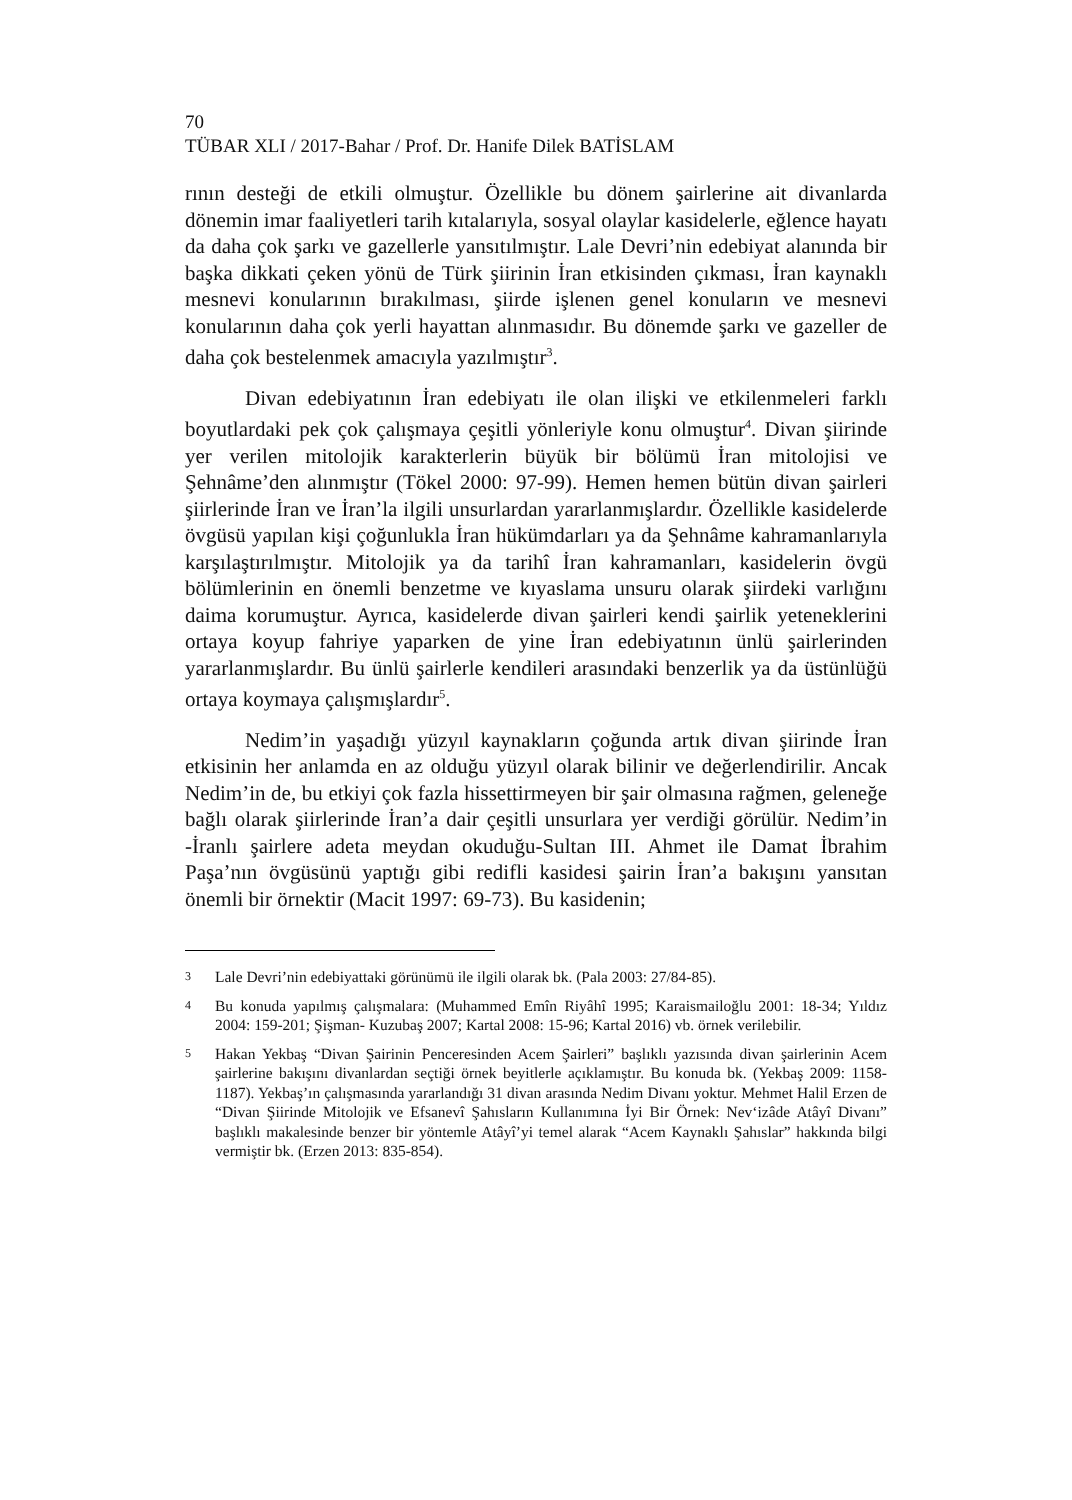70
TÜBAR XLI / 2017-Bahar / Prof. Dr. Hanife Dilek BATİSLAM
rının desteği de etkili olmuştur. Özellikle bu dönem şairlerine ait divanlarda dönemin imar faaliyetleri tarih kıtalarıyla, sosyal olaylar kasidelerle, eğlence hayatı da daha çok şarkı ve gazellerle yansıtılmıştır. Lale Devri’nin edebiyat alanında bir başka dikkati çeken yönü de Türk şiirinin İran etkisinden çıkması, İran kaynaklı mesnevi konularının bırakılması, şiirde işlenen genel konuların ve mesnevi konularının daha çok yerli hayattan alınmasıdır. Bu dönemde şarkı ve gazeller de daha çok bestelenmek amacıyla yazılmıştır<sup>3</sup>.
Divan edebiyatının İran edebiyatı ile olan ilişki ve etkilenmeleri farklı boyutlardaki pek çok çalışmaya çeşitli yönleriyle konu olmuştur<sup>4</sup>. Divan şiirinde yer verilen mitolojik karakterlerin büyük bir bölümü İran mitolojisi ve Şehnâme’den alınmıştır (Tökel 2000: 97-99). Hemen hemen bütün divan şairleri şiirlerinde İran ve İran’la ilgili unsurlardan yararlanmışlardır. Özellikle kasidelerde övgüsü yapılan kişi çoğunlukla İran hükümdarları ya da Şehnâme kahramanlarıyla karşılaştırılmıştır. Mitolojik ya da tarihî İran kahramanları, kasidelerin övgü bölümlerinin en önemli benzetme ve kıyaslama unsuru olarak şiirdeki varlığını daima korumuştur. Ayrıca, kasidelerde divan şairleri kendi şairlik yeteneklerini ortaya koyup fahriye yaparken de yine İran edebiyatının ünlü şairlerinden yararlanmışlardır. Bu ünlü şairlerle kendileri arasındaki benzerlik ya da üstünlüğü ortaya koymaya çalışmışlardır<sup>5</sup>.
Nedim’in yaşadığı yüzyıl kaynakların çoğunda artık divan şiirinde İran etkisinin her anlamda en az olduğu yüzyıl olarak bilinir ve değerlendirilir. Ancak Nedim’in de, bu etkiyi çok fazla hissettirmeyen bir şair olmasına rağmen, geleneğe bağlı olarak şiirlerinde İran’a dair çeşitli unsurlara yer verdiği görülür. Nedim’in -İranlı şairlere adeta meydan okuduğu-Sultan III. Ahmet ile Damat İbrahim Paşa’nın övgüsünü yaptığı gibi redifli kasidesi şairin İran’a bakışını yansıtan önemli bir örnektir (Macit 1997: 69-73). Bu kasidenin;
3 Lale Devri’nin edebiyattaki görünümü ile ilgili olarak bk. (Pala 2003: 27/84-85).
4 Bu konuda yapılmış çalışmalara: (Muhammed Emîn Riyâhî 1995; Karaismailoğlu 2001: 18-34; Yıldız 2004: 159-201; Şişman- Kuzubaş 2007; Kartal 2008: 15-96; Kartal 2016) vb. örnek verilebilir.
5 Hakan Yekbaş “Divan Şairinin Penceresinden Acem Şairleri” başlıklı yazısında divan şairlerinin Acem şairlerine bakışını divanlardan seçtiği örnek beyitlerle açıklamıştır. Bu konuda bk. (Yekbaş 2009: 1158-1187). Yekbaş’ın çalışmasında yararlandığı 31 divan arasında Nedim Divanı yoktur. Mehmet Halil Erzen de “Divan Şiirinde Mitolojik ve Efsanevî Şahısların Kullanımına İyi Bir Örnek: Nev‘izâde Atâyî Divanı” başlıklı makalesinde benzer bir yöntemle Atâyî’yi temel alarak “Acem Kaynaklı Şahıslar” hakkında bilgi vermiştir bk. (Erzen 2013: 835-854).